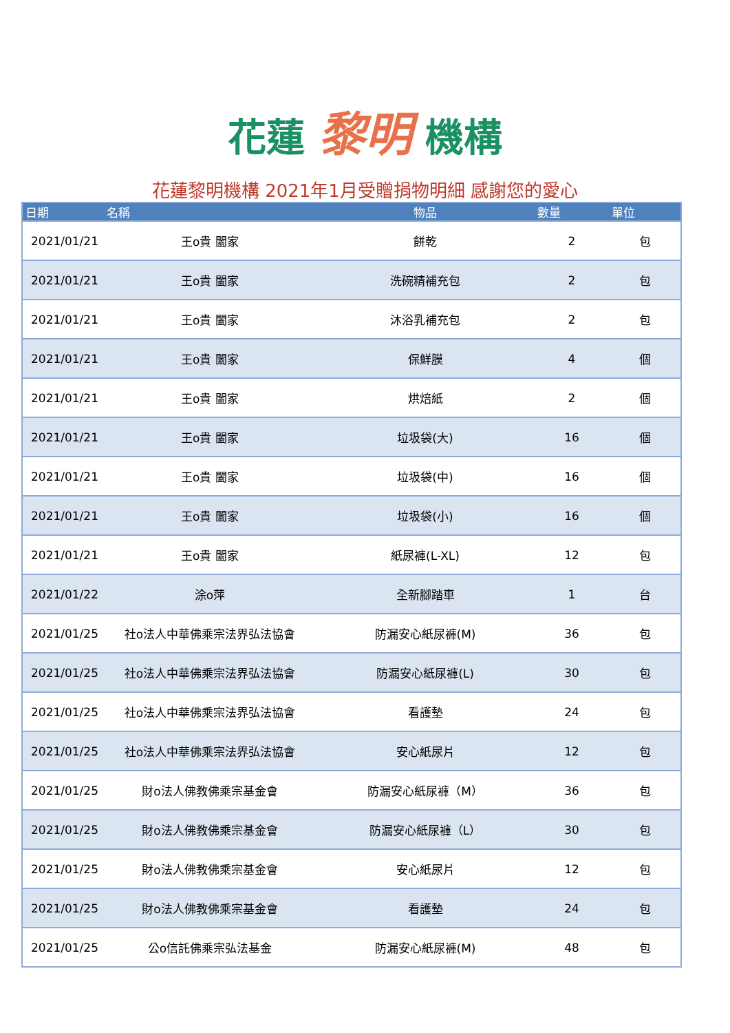花蓮 黎明 機構
花蓮黎明機構 2021年1月受贈捐物明細 感謝您的愛心
| 日期 | 名稱 | 物品 | 數量 | 單位 |
| --- | --- | --- | --- | --- |
| 2021/01/21 | 王o貴 闔家 | 餅乾 | 2 | 包 |
| 2021/01/21 | 王o貴 闔家 | 洗碗精補充包 | 2 | 包 |
| 2021/01/21 | 王o貴 闔家 | 沐浴乳補充包 | 2 | 包 |
| 2021/01/21 | 王o貴 闔家 | 保鮮膜 | 4 | 個 |
| 2021/01/21 | 王o貴 闔家 | 烘焙紙 | 2 | 個 |
| 2021/01/21 | 王o貴 闔家 | 垃圾袋(大) | 16 | 個 |
| 2021/01/21 | 王o貴 闔家 | 垃圾袋(中) | 16 | 個 |
| 2021/01/21 | 王o貴 闔家 | 垃圾袋(小) | 16 | 個 |
| 2021/01/21 | 王o貴 闔家 | 紙尿褲(L-XL) | 12 | 包 |
| 2021/01/22 | 涂o萍 | 全新腳踏車 | 1 | 台 |
| 2021/01/25 | 社o法人中華佛乘宗法界弘法協會 | 防漏安心紙尿褲(M) | 36 | 包 |
| 2021/01/25 | 社o法人中華佛乘宗法界弘法協會 | 防漏安心紙尿褲(L) | 30 | 包 |
| 2021/01/25 | 社o法人中華佛乘宗法界弘法協會 | 看護墊 | 24 | 包 |
| 2021/01/25 | 社o法人中華佛乘宗法界弘法協會 | 安心紙尿片 | 12 | 包 |
| 2021/01/25 | 財o法人佛教佛乘宗基金會 | 防漏安心紙尿褲（M） | 36 | 包 |
| 2021/01/25 | 財o法人佛教佛乘宗基金會 | 防漏安心紙尿褲（L） | 30 | 包 |
| 2021/01/25 | 財o法人佛教佛乘宗基金會 | 安心紙尿片 | 12 | 包 |
| 2021/01/25 | 財o法人佛教佛乘宗基金會 | 看護墊 | 24 | 包 |
| 2021/01/25 | 公o信託佛乘宗弘法基金 | 防漏安心紙尿褲(M) | 48 | 包 |